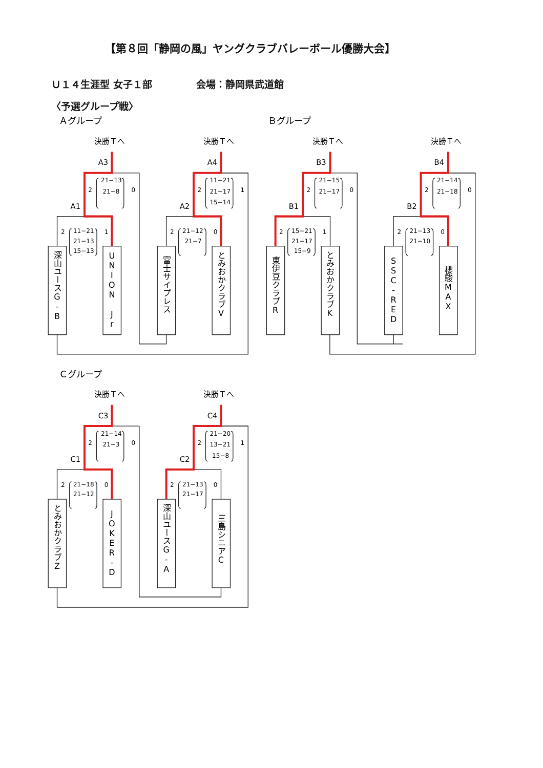【第８回「静岡の風」ヤングクラブバレーボール優勝大会】
Ｕ１４生涯型 女子１部 会場：静岡県武道館
〈予選グループ戦〉
Ａグループ
Ｂグループ
Ｃグループ
決勝Ｔへ
決勝Ｔへ
A3
A4
A1
A2
2
21−13
21−8
0
2
11−21
21−13
15−13
1
2
11−21
21−17
15−14
1
2
21−12
21−7
0
深山ユースG-B
UNION Jr
富士サイプレス
とみおかクラブV
決勝Ｔへ
決勝Ｔへ
B3
B4
B1
B2
2
21−15
21−17
0
2
15−21
21−17
15−9
1
2
21−14
21−18
0
2
21−13
21−10
0
東伊豆クラブR
とみおかクラブK
SSC-RED
櫻駿MAX
決勝Ｔへ
決勝Ｔへ
C3
C4
C1
C2
2
21−14
21−3
0
2
21−18
21−12
0
2
21−20
13−21
15−8
1
2
21−13
21−17
0
とみおかクラブZ
JOKER-D
深山ユースG-A
三島シニアC